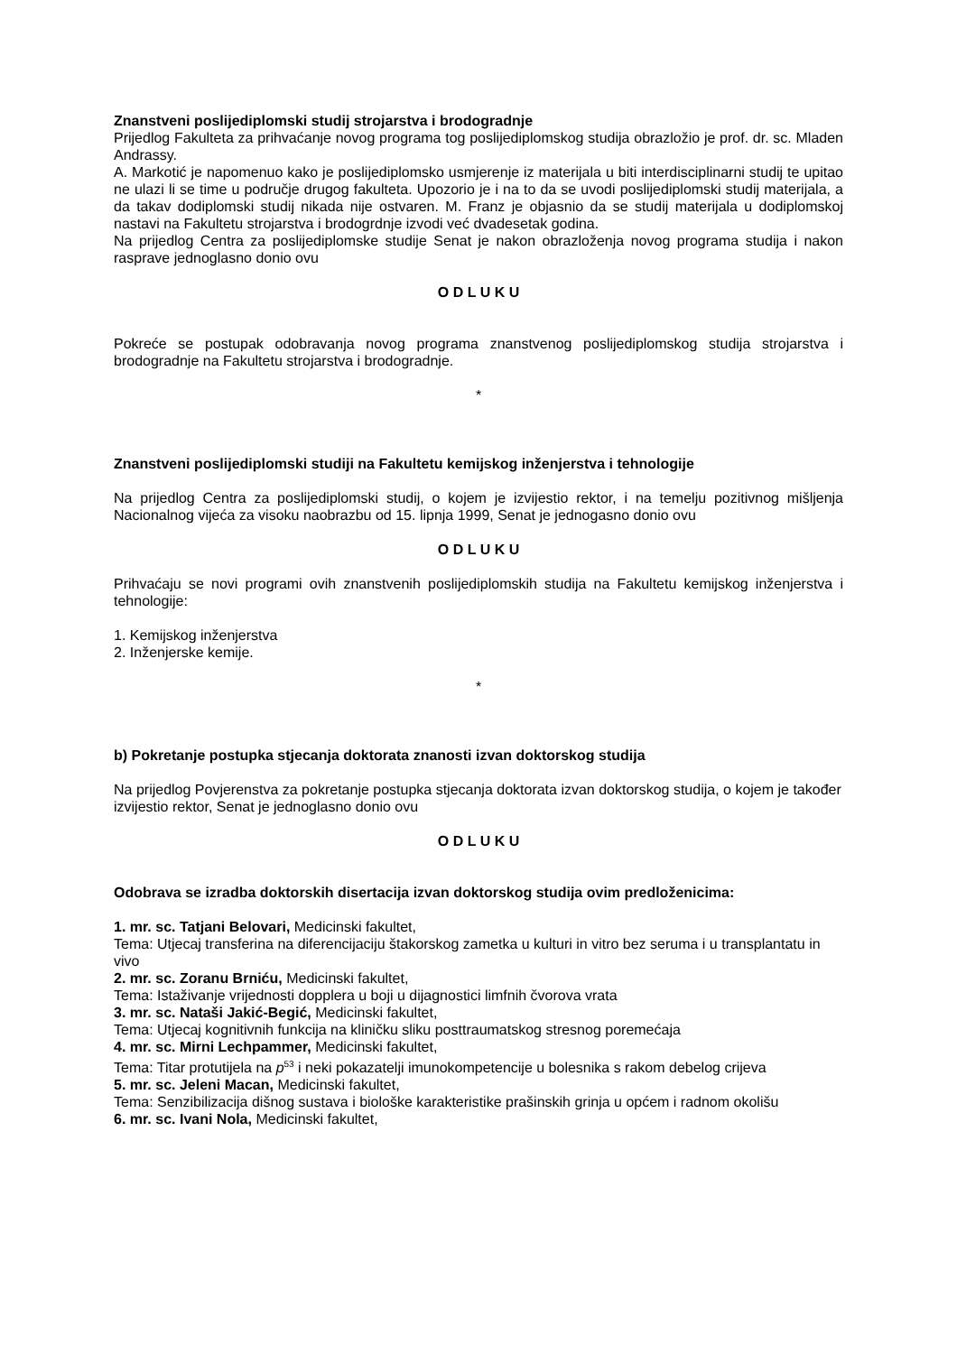Znanstveni poslijediplomski studij strojarstva i brodogradnje
Prijedlog Fakulteta za prihvaćanje novog programa tog poslijediplomskog studija obrazložio je prof. dr. sc. Mladen Andrassy.
A. Markotić je napomenuo kako je poslijediplomsko usmjerenje iz materijala u biti interdisciplinarni studij te upitao ne ulazi li se time u područje drugog fakulteta. Upozorio je i na to da se uvodi poslijediplomski studij materijala, a da takav dodiplomski studij nikada nije ostvaren. M. Franz je objasnio da se studij materijala u dodiplomskoj nastavi na Fakultetu strojarstva i brodogrdnje izvodi već dvadesetak godina.
Na prijedlog Centra za poslijediplomske studije Senat je nakon obrazloženja novog programa studija i nakon rasprave jednoglasno donio ovu
O D L U K U
Pokreće se postupak odobravanja novog programa znanstvenog poslijediplomskog studija strojarstva i brodogradnje na Fakultetu strojarstva i brodogradnje.
*
Znanstveni poslijediplomski studiji na Fakultetu kemijskog inženjerstva i tehnologije
Na prijedlog Centra za poslijediplomski studij, o kojem je izvijestio rektor, i na temelju pozitivnog mišljenja Nacionalnog vijeća za visoku naobrazbu od 15. lipnja 1999, Senat je jednogasno donio ovu
O D L U K U
Prihvaćaju se novi programi ovih znanstvenih poslijediplomskih studija na Fakultetu kemijskog inženjerstva i tehnologije:
1. Kemijskog inženjerstva
2. Inženjerske kemije.
*
b) Pokretanje postupka stjecanja doktorata znanosti izvan doktorskog studija
Na prijedlog Povjerenstva za pokretanje postupka stjecanja doktorata izvan doktorskog studija, o kojem je također izvijestio rektor, Senat je jednoglasno donio ovu
O D L U K U
Odobrava se izradba doktorskih disertacija izvan doktorskog studija ovim predloženicima:
1. mr. sc. Tatjani Belovari, Medicinski fakultet,
Tema: Utjecaj transferina na diferencijaciju štakorskog zametka u kulturi in vitro bez seruma i u transplantatu in vivo
2. mr. sc. Zoranu Brniću, Medicinski fakultet,
Tema: Istaživanje vrijednosti dopplera u boji u dijagnostici limfnih čvorova vrata
3. mr. sc. Nataši Jakić-Begić, Medicinski fakultet,
Tema: Utjecaj kognitivnih funkcija na kliničku sliku posttraumatskog stresnog poremećaja
4. mr. sc. Mirni Lechpammer, Medicinski fakultet,
Tema: Titar protutijela na p<sup>53</sup> i neki pokazatelji imunokompetencije u bolesnika s rakom debelog crijeva
5. mr. sc. Jeleni Macan, Medicinski fakultet,
Tema: Senzibilizacija dišnog sustava i biološke karakteristike prašinskih grinja u općem i radnom okolišu
6. mr. sc. Ivani Nola, Medicinski fakultet,